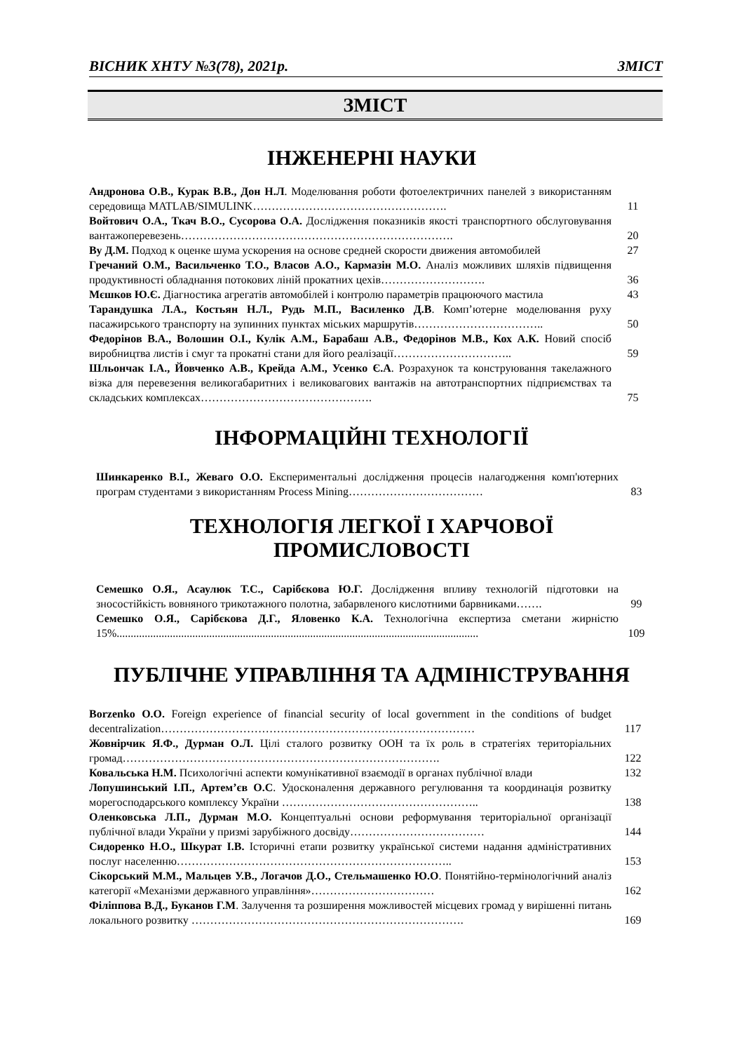ВІСНИК ХНТУ №3(78), 2021р. ЗМІСТ
ЗМІСТ
ІНЖЕНЕРНІ НАУКИ
Андронова О.В., Курак В.В., Дон Н.Л. Моделювання роботи фотоелектричних панелей з використанням середовища MATLAB/SIMULINK…………………………………………….
11
Войтович О.А., Ткач В.О., Сусорова О.А. Дослідження показників якості транспортного обслуговування вантажоперевезень……………………………………………………………….
20
Ву Д.М. Подход к оценке шума ускорения на основе средней скорости движения автомобилей
27
Гречаний О.М., Васильченко Т.О., Власов А.О., Кармазін М.О. Аналіз можливих шляхів підвищення продуктивності обладнання потокових ліній прокатних цехів……………………….
36
Мєшков Ю.Є. Діагностика агрегатів автомобілей і контролю параметрів працюючого мастила
43
Тарандушка Л.А., Костьян Н.Л., Рудь М.П., Василенко Д.В. Комп’ютерне моделювання руху пасажирського транспорту на зупинних пунктах міських маршрутів……………………………..
50
Федорінов В.А., Волошин О.І., Кулік А.М., Барабаш А.В., Федорінов М.В., Кох А.К. Новий спосіб виробництва листів і смуг та прокатні стани для його реалізації…………………………..
59
Шльончак І.А., Йовченко А.В., Крейда А.М., Усенко Є.А. Розрахунок та конструювання такелажного візка для перевезення великогабаритних і великовагових вантажів на автотранспортних підприємствах та складських комплексах……………………………………….
75
ІНФОРМАЦІЙНІ ТЕХНОЛОГІЇ
Шинкаренко В.І., Жеваго О.О. Експериментальні дослідження процесів налагодження комп'ютерних програм студентами з використанням Process Mining………………………………
83
ТЕХНОЛОГІЯ ЛЕГКОЇ І ХАРЧОВОЇ
ПРОМИСЛОВОСТІ
Семешко О.Я., Асаулюк Т.С., Сарібєкова Ю.Г. Дослідження впливу технологій підготовки на зносостійкість вовняного трикотажного полотна, забарвленого кислотними барвниками…….
99
Семешко О.Я., Сарібєкова Д.Г., Яловенко К.А. Технологічна експертиза сметани жирністю 15%.................................................................................................................................
109
ПУБЛІЧНЕ УПРАВЛІННЯ ТА АДМІНІСТРУВАННЯ
Borzenko O.O. Foreign experience of financial security of local government in the conditions of budget decentralization…………………………………………………………………………
117
Жовнірчик Я.Ф., Дурман О.Л. Цілі сталого розвитку ООН та їх роль в стратегіях територіальних громад………………………………………………………………………….
122
Ковальська Н.М. Психологічні аспекти комунікативної взаємодії в органах публічної влади
132
Лопушинський І.П., Артем’єв О.С. Удосконалення державного регулювання та координація розвитку морегосподарського комплексу України ……………………………………………..
138
Оленковська Л.П., Дурман М.О. Концептуальні основи реформування територіальної організації публічної влади України у призмі зарубіжного досвіду………………………………
144
Сидоренко Н.О., Шкурат І.В. Історичні етапи розвитку української системи надання адміністративних послуг населенню………………………………………………………………..
153
Сікорський М.М., Мальцев У.В., Логачов Д.О., Стельмашенко Ю.О. Понятійно-термінологічний аналіз категорії «Механізми державного управління»……………………………
162
Філіппова В.Д., Буканов Г.М. Залучення та розширення можливостей місцевих громад у вирішенні питань локального розвитку ……………………………………………………………….
169